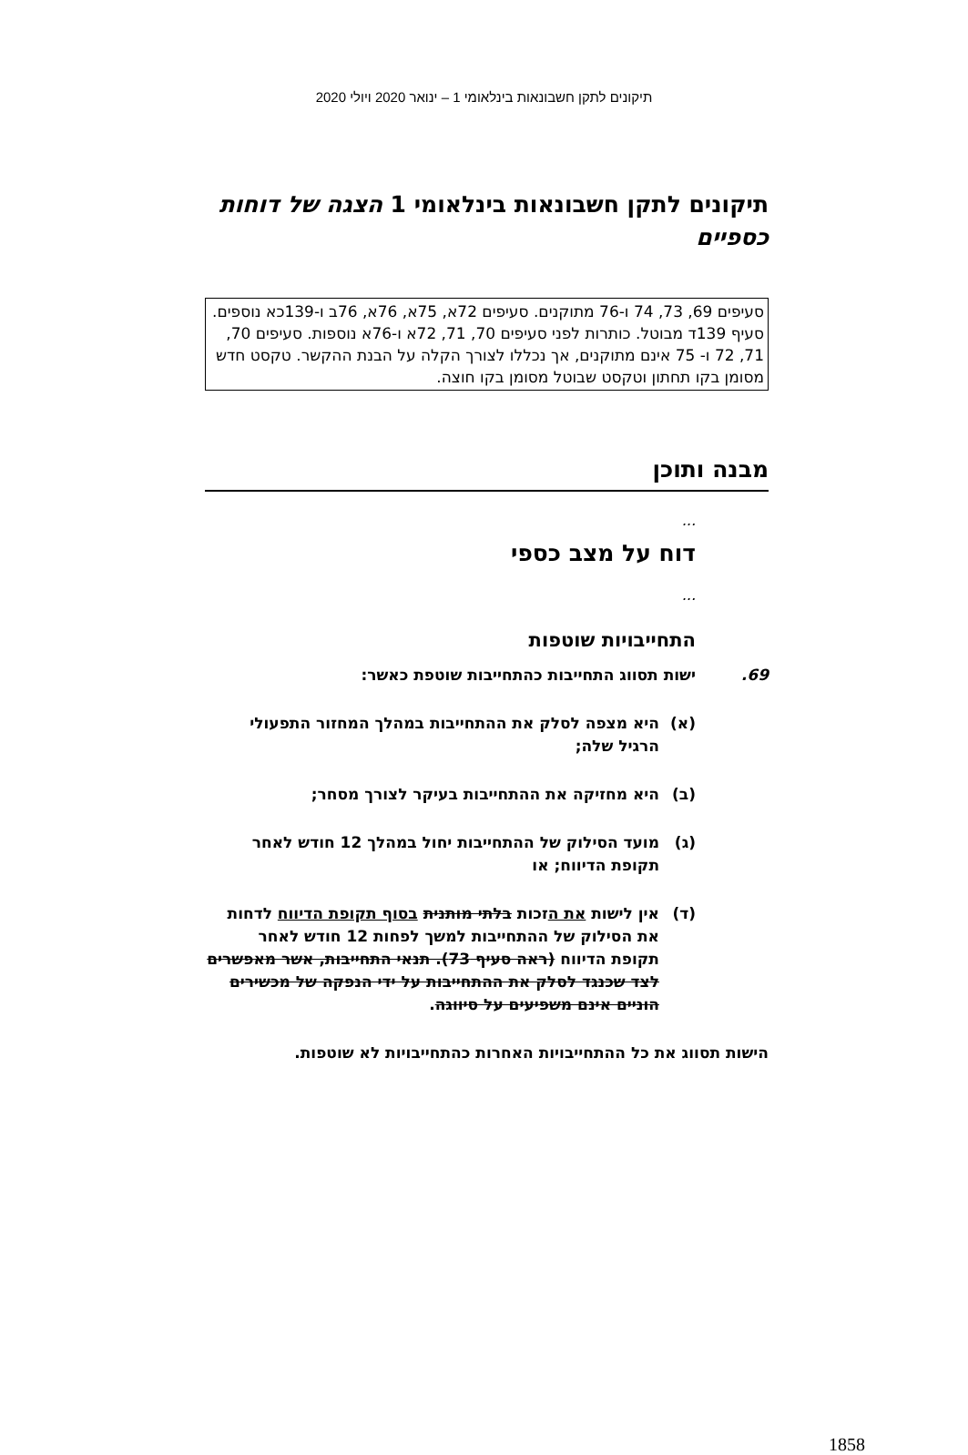תיקונים לתקן חשבונאות בינלאומי 1 – ינואר 2020 ויולי 2020
תיקונים לתקן חשבונאות בינלאומי 1 הצגה של דוחות כספיים
סעיפים 69, 73, 74 ו-76 מתוקנים. סעיפים 72א, 75א, 76א, 76ב ו-139כא נוספים. סעיף 139ד מבוטל. כותרות לפני סעיפים 70, 71, 72א ו-76א נוספות. סעיפים 70, 71, 72 ו- 75 אינם מתוקנים, אך נכללו לצורך הקלה על הבנת ההקשר. טקסט חדש מסומן בקו תחתון וטקסט שבוטל מסומן בקו חוצה.
מבנה ותוכן
...
דוח על מצב כספי
...
התחייבויות שוטפות
69. ישות תסווג התחייבות כהתחייבות שוטפת כאשר:
(א) היא מצפה לסלק את ההתחייבות במהלך המחזור התפעולי הרגיל שלה;
(ב) היא מחזיקה את ההתחייבות בעיקר לצורך מסחר;
(ג) מועד הסילוק של ההתחייבות יחול במהלך 12 חודש לאחר תקופת הדיווח; או
(ד) אין לישות את הזכות בלתי מותנית בסוף תקופת הדיווח לדחות את הסילוק של ההתחייבות למשך לפחות 12 חודש לאחר תקופת הדיווח (ראה סעיף 73). תנאי התחייבות, אשר מאפשרים לצד שכנגד לסלק את ההתחייבות על ידי הנפקה של מכשירים הוניים אינם משפיעים על סיווגה.
הישות תסווג את כל ההתחייבויות האחרות כהתחייבויות לא שוטפות.
1858